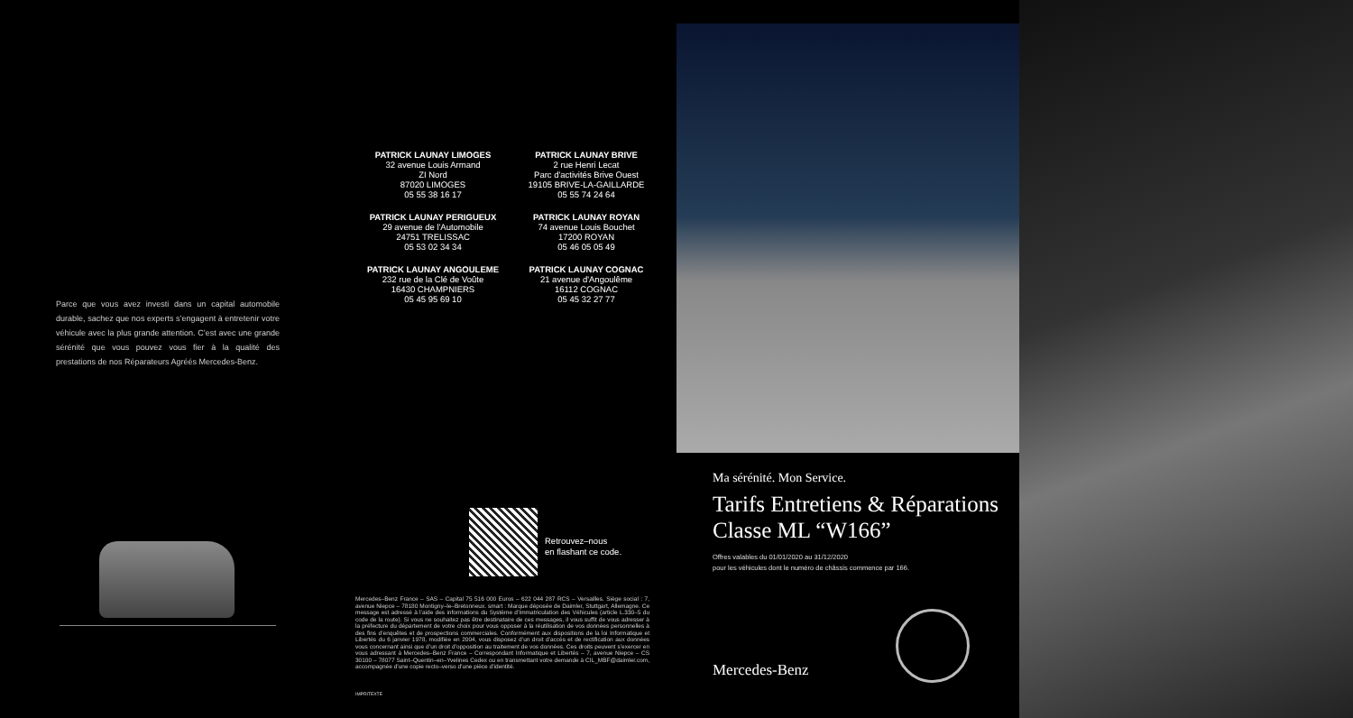Parce que vous avez investi dans un capital automobile durable, sachez que nos experts s’engagent à entretenir votre véhicule avec la plus grande attention. C’est avec une grande sérénité que vous pouvez vous fier à la qualité des prestations de nos Réparateurs Agréés Mercedes-Benz.
PATRICK LAUNAY LIMOGES
32 avenue Louis Armand
ZI Nord
87020 LIMOGES
05 55 38 16 17
PATRICK LAUNAY BRIVE
2 rue Henri Lecat
Parc d'activités Brive Ouest
19105 BRIVE-LA-GAILLARDE
05 55 74 24 64
PATRICK LAUNAY PERIGUEUX
29 avenue de l'Automobile
24751 TRELISSAC
05 53 02 34 34
PATRICK LAUNAY ROYAN
74 avenue Louis Bouchet
17200 ROYAN
05 46 05 05 49
PATRICK LAUNAY ANGOULEME
232 rue de la Clé de Voûte
16430 CHAMPNIERS
05 45 95 69 10
PATRICK LAUNAY COGNAC
21 avenue d'Angoulême
16112 COGNAC
05 45 32 27 77
Retrouvez–nous
en flashant ce code.
Mercedes–Benz France – SAS – Capital 75 516 000 Euros – 622 044 287 RCS – Versailles. Siège social : 7, avenue Niepce – 78180 Montigny–le–Bretonneux. smart : Marque déposée de Daimler, Stuttgart, Allemagne. Ce message est adressé à l’aide des informations du Système d’Immatriculation des Véhicules (article L.330–5 du code de la route). Si vous ne souhaitez pas être destinataire de ces messages, il vous suffit de vous adresser à la préfecture du département de votre choix pour vous opposer à la réutilisation de vos données personnelles à des fins d’enquêtes et de prospections commerciales. Conformément aux dispositions de la loi Informatique et Libertés du 6 janvier 1978, modifiée en 2004, vous disposez d’un droit d’accès et de rectification aux données vous concernant ainsi que d’un droit d’opposition au traitement de vos données. Ces droits peuvent s’exercer en vous adressant à Mercedes–Benz France – Correspondant Informatique et Libertés – 7, avenue Niepce – CS 30100 – 78077 Saint–Quentin–en–Yvelines Cedex ou en transmettant votre demande à CIL_MBF@daimler.com, accompagnée d’une copie recto–verso d’une pièce d’identité.
IMPRITEXTE
Ma sérénité. Mon Service.
Tarifs Entretiens & Réparations
Classe ML “W166”
Offres valables du 01/01/2020 au 31/12/2020
pour les véhicules dont le numéro de châssis commence par 166.
Mercedes-Benz